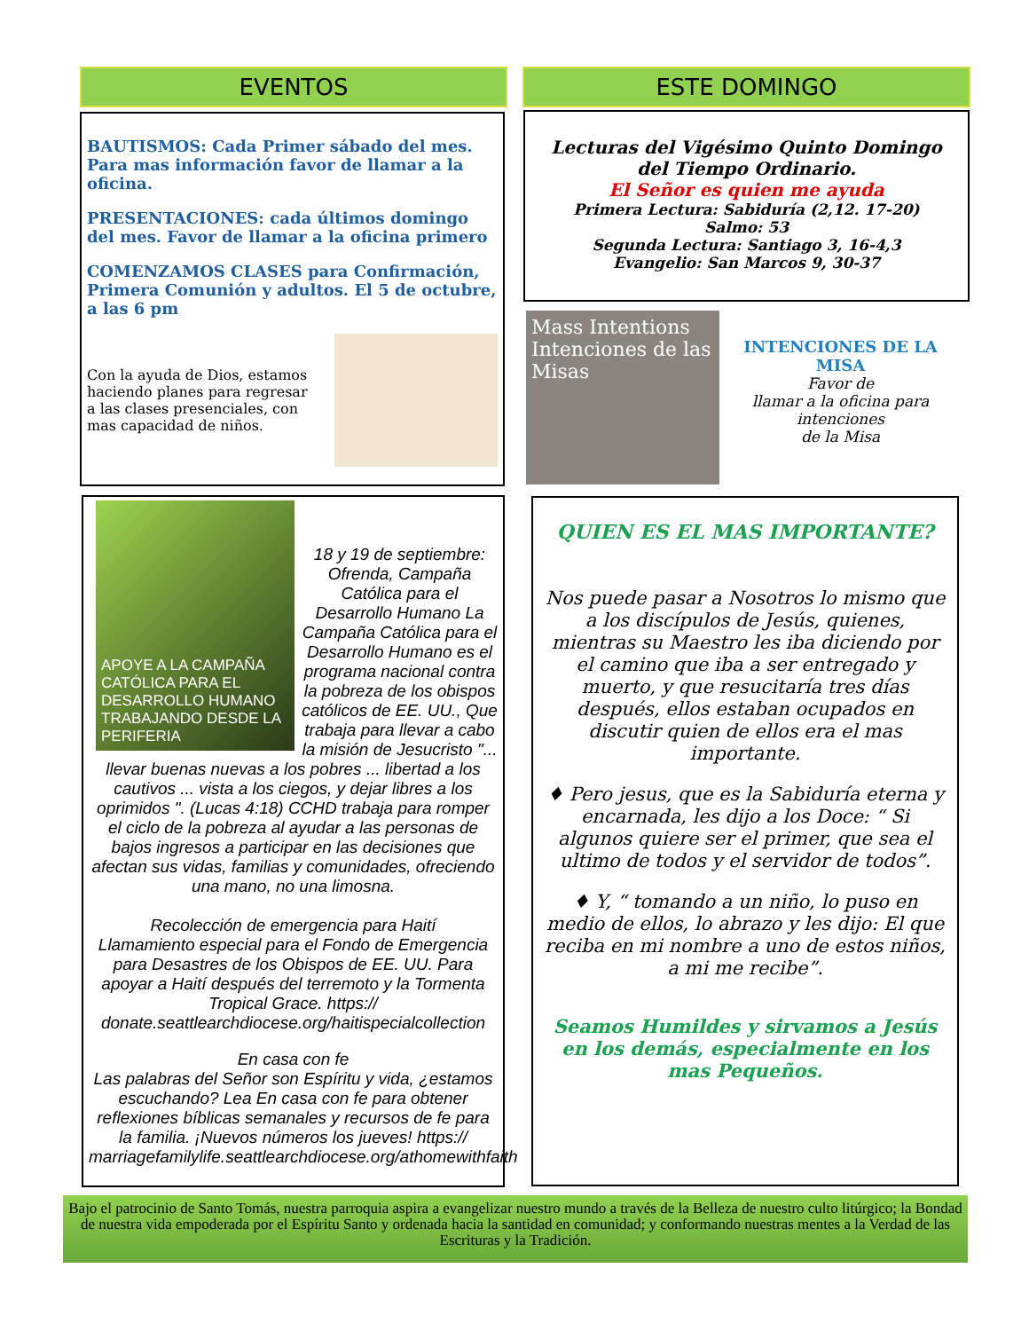EVENTOS ESTE DOMINGO
BAUTISMOS: Cada Primer sábado del mes. Para mas información favor de llamar a la oficina.
PRESENTACIONES: cada últimos domingo del mes. Favor de llamar a la oficina primero
COMENZAMOS CLASES para Confirmación, Primera Comunión y adultos. El 5 de octubre, a las 6 pm
Con la ayuda de Dios, estamos haciendo planes para regresar a las clases presenciales, con mas capacidad de niños.
Lecturas del Vigésimo Quinto Domingo del Tiempo Ordinario.
El Señor es quien me ayuda
Primera Lectura: Sabiduría (2,12. 17-20)
Salmo: 53
Segunda Lectura: Santiago 3, 16-4,3
Evangelio: San Marcos 9, 30-37
Mass Intentions
Intenciones de las Misas
INTENCIONES DE LA MISA
Favor de
llamar a la oficina para intenciones
de la Misa
APOYE A LA CAMPAÑA CATÓLICA PARA EL DESARROLLO HUMANO
TRABAJANDO DESDE LA PERIFERIA
18 y 19 de septiembre: Ofrenda, Campaña Católica para el Desarrollo Humano La Campaña Católica para el Desarrollo Humano es el programa nacional contra la pobreza de los obispos católicos de EE. UU., Que trabaja para llevar a cabo la misión de Jesucristo "... llevar buenas nuevas a los pobres ... libertad a los cautivos ... vista a los ciegos, y dejar libres a los oprimidos ". (Lucas 4:18) CCHD trabaja para romper el ciclo de la pobreza al ayudar a las personas de bajos ingresos a participar en las decisiones que afectan sus vidas, familias y comunidades, ofreciendo una mano, no una limosna.
Recolección de emergencia para Haití
Llamamiento especial para el Fondo de Emergencia para Desastres de los Obispos de EE. UU. Para apoyar a Haití después del terremoto y la Tormenta Tropical Grace. https:// donate.seattlearchdiocese.org/haitispecialcollection
En casa con fe
Las palabras del Señor son Espíritu y vida, ¿estamos escuchando? Lea En casa con fe para obtener reflexiones bíblicas semanales y recursos de fe para la familia. ¡Nuevos números los jueves! https:// marriagefamilylife.seattlearchdiocese.org/athomewithfaith
QUIEN ES EL MAS IMPORTANTE?
Nos puede pasar a Nosotros lo mismo que a los discípulos de Jesús, quienes, mientras su Maestro les iba diciendo por el camino que iba a ser entregado y muerto, y que resucitaría tres días después, ellos estaban ocupados en discutir quien de ellos era el mas importante.
♦ Pero jesus, que es la Sabiduría eterna y encarnada, les dijo a los Doce: “ Si algunos quiere ser el primer, que sea el ultimo de todos y el servidor de todos”.
♦ Y, “ tomando a un niño, lo puso en medio de ellos, lo abrazo y les dijo: El que reciba en mi nombre a uno de estos niños, a mi me recibe”.
Seamos Humildes y sirvamos a Jesús en los demás, especialmente en los mas Pequeños.
Bajo el patrocinio de Santo Tomás, nuestra parroquia aspira a evangelizar nuestro mundo a través de la Belleza de nuestro culto litúrgico; la Bondad de nuestra vida empoderada por el Espíritu Santo y ordenada hacia la santidad en comunidad; y conformando nuestras mentes a la Verdad de las Escrituras y la Tradición.